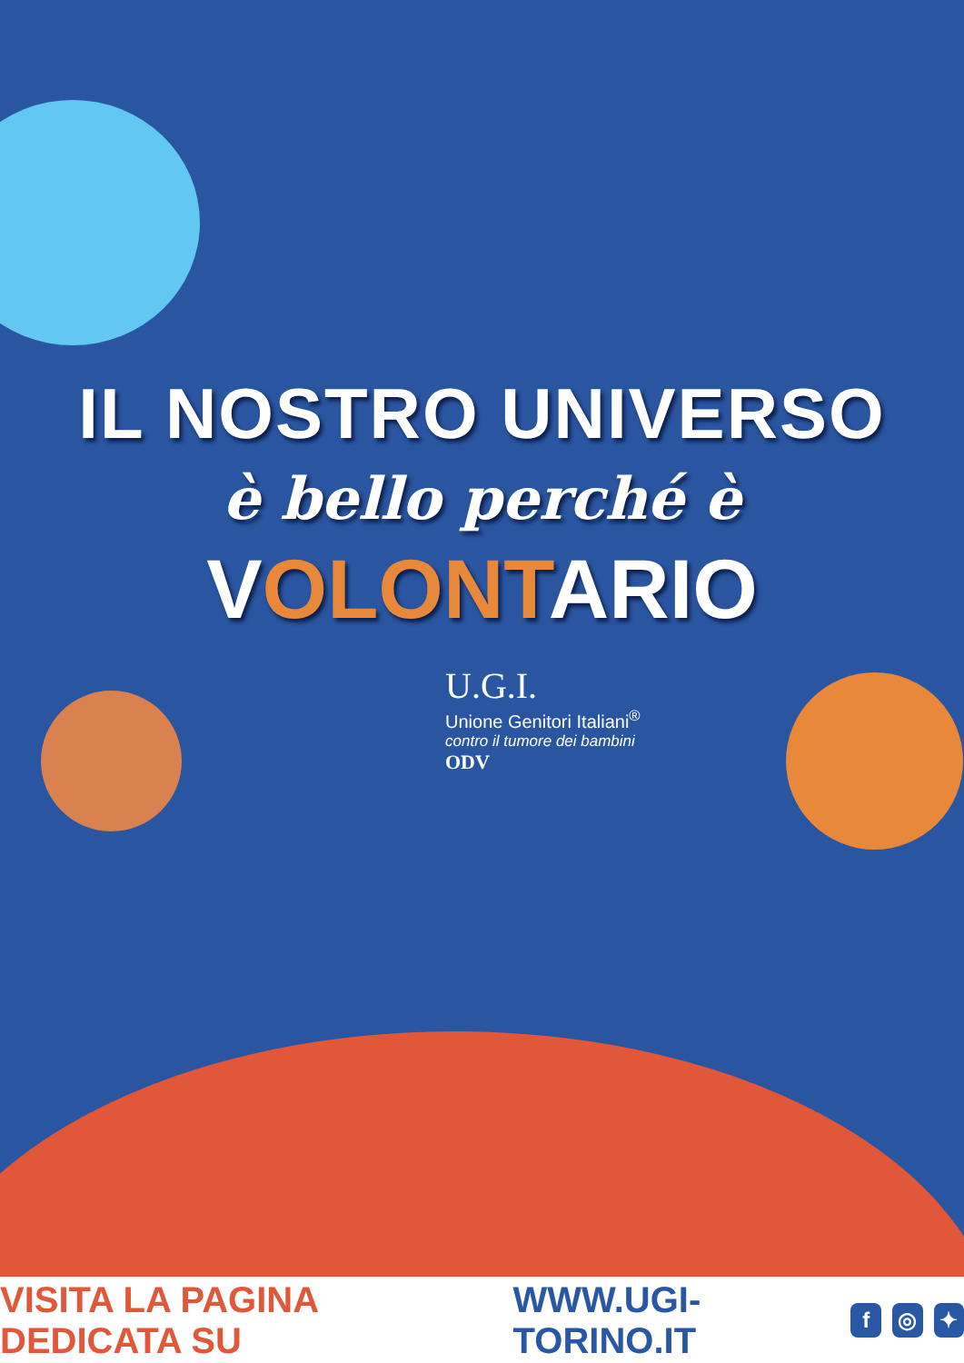IL NOSTRO UNIVERSO
è bello perché è
VOLONTARIO
U.G.I.
Unione Genitori Italiani<sup>®</sup>
contro il tumore dei bambini
ODV
VISITA LA PAGINA DEDICATA SU WWW.UGI-TORINO.IT f ◎ ✦